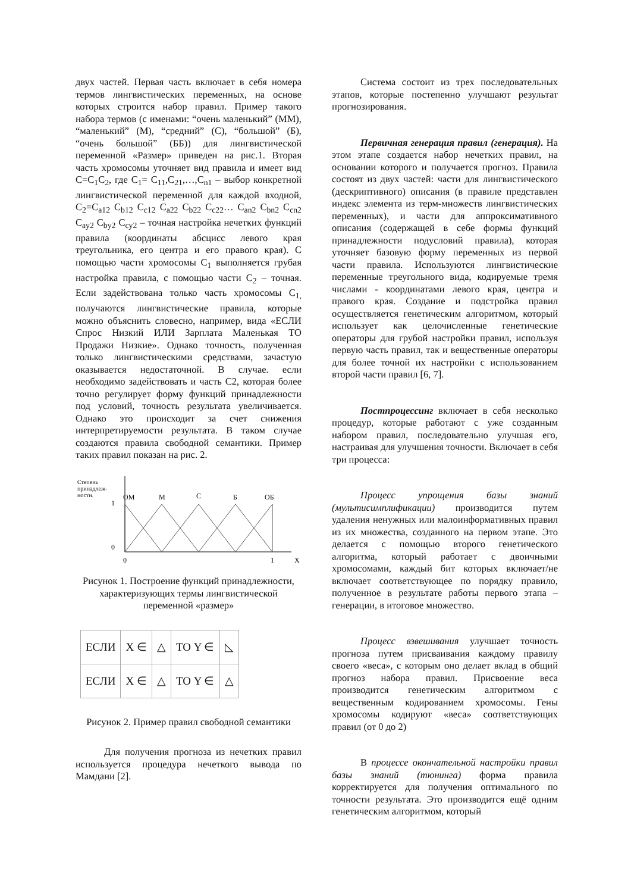двух частей. Первая часть включает в себя номера термов лингвистических переменных, на основе которых строится набор правил. Пример такого набора термов (с именами: “очень маленький” (ММ), “маленький” (М), “средний” (С), “большой” (Б), “очень большой” (ББ)) для лингвистической переменной «Размер» приведен на рис.1. Вторая часть хромосомы уточняет вид правила и имеет вид С=С<sub>1</sub>С<sub>2</sub>, где С<sub>1</sub>= С<sub>11</sub>,С<sub>21</sub>,…,С<sub>n1</sub> – выбор конкретной лингвистической переменной для каждой входной, С<sub>2</sub>=С<sub>a12</sub> С<sub>b12</sub> С<sub>c12</sub> С<sub>a22</sub> С<sub>b22</sub> С<sub>c22</sub>… С<sub>an2</sub> С<sub>bn2</sub> С<sub>cn2</sub> С<sub>ay2</sub> С<sub>by2</sub> С<sub>cy2</sub> – точная настройка нечетких функций правила (координаты абсцисс левого края треугольника, его центра и его правого края). С помощью части хромосомы С<sub>1</sub> выполняется грубая настройка правила, с помощью части С<sub>2</sub> – точная. Если задействована только часть хромосомы С<sub>1,</sub> получаются лингвистические правила, которые можно объяснить словесно, например, вида «ЕСЛИ Спрос Низкий ИЛИ Зарплата Маленькая ТО Продажи Низкие». Однако точность, полученная только лингвистическими средствами, зачастую оказывается недостаточной. В случае. если необходимо задействовать и часть С2, которая более точно регулирует форму функций принадлежности под условий, точность результата увеличивается. Однако это происходит за счет снижения интерпретируемости результата. В таком случае создаются правила свободной семантики. Пример таких правил показан на рис. 2.
Степень
принадлеж-
ности.
1
0
ОМ
М
С
Б
ОБ
0
1
X
Рисунок 1. Построение функций принадлежности, характеризующих термы лингвистической переменной «размер»
| ЕСЛИ | X ∈ | △ | ТО Y ∈ | ◺ |
| ЕСЛИ | X ∈ | △ | ТО Y ∈ | △ |
Рисунок 2. Пример правил свободной семантики
Для получения прогноза из нечетких правил используется процедура нечеткого вывода по Мамдани [2].
Система состоит из трех последовательных этапов, которые постепенно улучшают результат прогнозирования.
Первичная генерация правил (генерация). На этом этапе создается набор нечетких правил, на основании которого и получается прогноз. Правила состоят из двух частей: части для лингвистического (дескриптивного) описания (в правиле представлен индекс элемента из терм-множеств лингвистических переменных), и части для аппроксимативного описания (содержащей в себе формы функций принадлежности подусловий правила), которая уточняет базовую форму переменных из первой части правила. Используются лингвистические переменные треугольного вида, кодируемые тремя числами - координатами левого края, центра и правого края. Создание и подстройка правил осуществляется генетическим алгоритмом, который использует как целочисленные генетические операторы для грубой настройки правил, используя первую часть правил, так и вещественные операторы для более точной их настройки с использованием второй части правил [6, 7].
Постпроцессинг включает в себя несколько процедур, которые работают с уже созданным набором правил, последовательно улучшая его, настраивая для улучшения точности. Включает в себя три процесса:
Процесс упрощения базы знаний (мультисимплификации) производится путем удаления ненужных или малоинформативных правил из их множества, созданного на первом этапе. Это делается с помощью второго генетического алгоритма, который работает с двоичными хромосомами, каждый бит которых включает/не включает соответствующее по порядку правило, полученное в результате работы первого этапа – генерации, в итоговое множество.
Процесс взвешивания улучшает точность прогноза путем присваивания каждому правилу своего «веса», с которым оно делает вклад в общий прогноз набора правил. Присвоение веса производится генетическим алгоритмом с вещественным кодированием хромосомы. Гены хромосомы кодируют «веса» соответствующих правил (от 0 до 2)
В процессе окончательной настройки правил базы знаний (тюнинга) форма правила корректируется для получения оптимального по точности результата. Это производится ещё одним генетическим алгоритмом, который